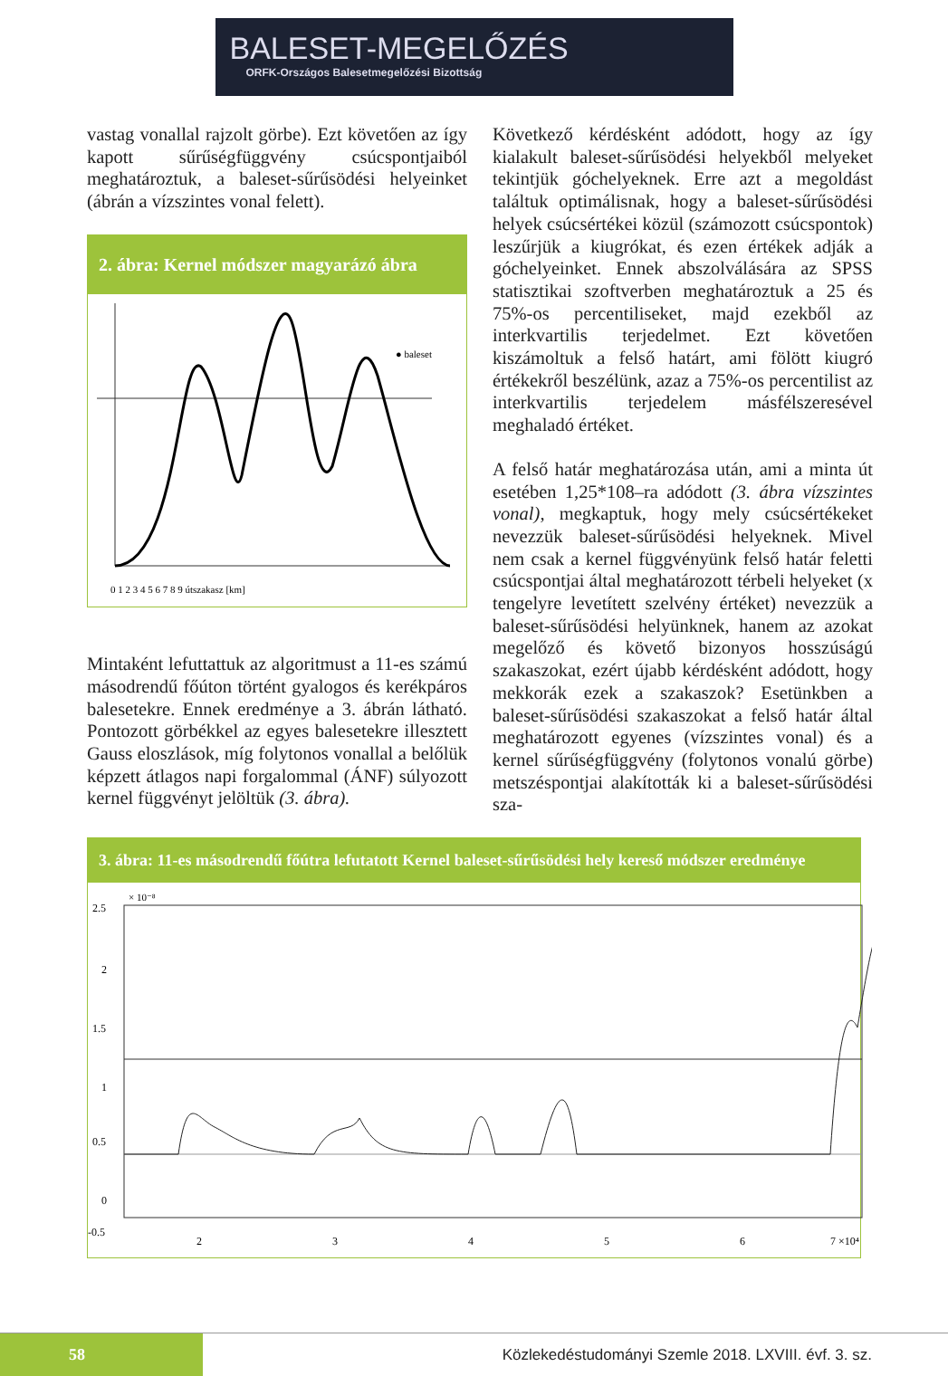BALESET-MEGELŐZÉS
ORFK-Országos Balesetmegelőzési Bizottság
vastag vonallal rajzolt görbe). Ezt követően az így kapott sűrűségfüggvény csúcspontjaiból meghatároztuk, a baleset-sűrűsödési helyeinket (ábrán a vízszintes vonal felett).
2. ábra: Kernel módszer magyarázó ábra
● baleset
0 1 2 3 4 5 6 7 8 9 útszakasz [km]
Mintaként lefuttattuk az algoritmust a 11-es számú másodrendű főúton történt gyalogos és kerékpáros balesetekre. Ennek eredménye a 3. ábrán látható. Pontozott görbékkel az egyes balesetekre illesztett Gauss eloszlások, míg folytonos vonallal a belőlük képzett átlagos napi forgalommal (ÁNF) súlyozott kernel függvényt jelöltük (3. ábra).
Következő kérdésként adódott, hogy az így kialakult baleset-sűrűsödési helyekből melyeket tekintjük góchelyeknek. Erre azt a megoldást találtuk optimálisnak, hogy a baleset-sűrűsödési helyek csúcsértékei közül (számozott csúcspontok) leszűrjük a kiugrókat, és ezen értékek adják a góchelyeinket. Ennek abszolválására az SPSS statisztikai szoftverben meghatároztuk a 25 és 75%-os percentiliseket, majd ezekből az interkvartilis terjedelmet. Ezt követően kiszámoltuk a felső határt, ami fölött kiugró értékekről beszélünk, azaz a 75%-os percentilist az interkvartilis terjedelem másfélszeresével meghaladó értéket.
A felső határ meghatározása után, ami a minta út esetében 1,25*108–ra adódott (3. ábra vízszintes vonal), megkaptuk, hogy mely csúcsértékeket nevezzük baleset-sűrűsödési helyeknek. Mivel nem csak a kernel függvényünk felső határ feletti csúcspontjai által meghatározott térbeli helyeket (x tengelyre levetített szelvény értéket) nevezzük a baleset-sűrűsödési helyünknek, hanem az azokat megelőző és követő bizonyos hosszúságú szakaszokat, ezért újabb kérdésként adódott, hogy mekkorák ezek a szakaszok? Esetünkben a baleset-sűrűsödési szakaszokat a felső határ által meghatározott egyenes (vízszintes vonal) és a kernel sűrűségfüggvény (folytonos vonalú görbe) metszéspontjai alakították ki a baleset-sűrűsödési sza-
3. ábra: 11-es másodrendű főútra lefutatott Kernel baleset-sűrűsödési hely kereső módszer eredménye
2.5
2
1.5
1
0.5
0
-0.5
× 10⁻⁸
2
3
4
5
6
7 ×10⁴
58
Közlekedéstudományi Szemle 2018. LXVIII. évf. 3. sz.